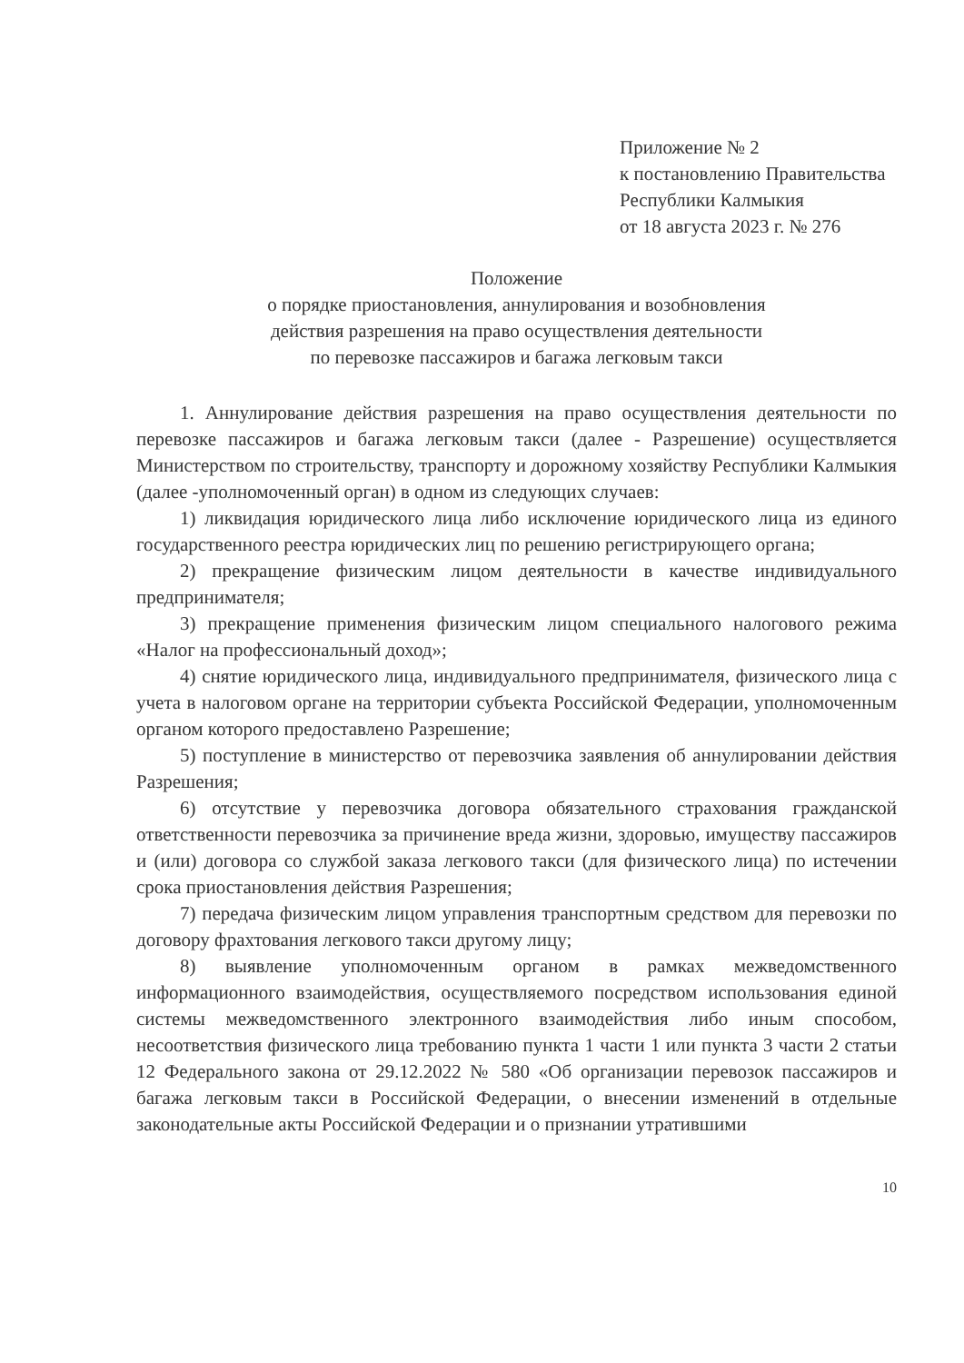Приложение № 2
к постановлению Правительства
Республики Калмыкия
от 18 августа 2023 г. № 276
Положение
о порядке приостановления, аннулирования и возобновления
действия разрешения на право осуществления деятельности
по перевозке пассажиров и багажа легковым такси
1. Аннулирование действия разрешения на право осуществления деятельности по перевозке пассажиров и багажа легковым такси (далее - Разрешение) осуществляется Министерством по строительству, транспорту и дорожному хозяйству Республики Калмыкия (далее -уполномоченный орган) в одном из следующих случаев:
1) ликвидация юридического лица либо исключение юридического лица из единого государственного реестра юридических лиц по решению регистрирующего органа;
2) прекращение физическим лицом деятельности в качестве индивидуального предпринимателя;
3) прекращение применения физическим лицом специального налогового режима «Налог на профессиональный доход»;
4) снятие юридического лица, индивидуального предпринимателя, физического лица с учета в налоговом органе на территории субъекта Российской Федерации, уполномоченным органом которого предоставлено Разрешение;
5) поступление в министерство от перевозчика заявления об аннулировании действия Разрешения;
6) отсутствие у перевозчика договора обязательного страхования гражданской ответственности перевозчика за причинение вреда жизни, здоровью, имуществу пассажиров и (или) договора со службой заказа легкового такси (для физического лица) по истечении срока приостановления действия Разрешения;
7) передача физическим лицом управления транспортным средством для перевозки по договору фрахтования легкового такси другому лицу;
8) выявление уполномоченным органом в рамках межведомственного информационного взаимодействия, осуществляемого посредством использования единой системы межведомственного электронного взаимодействия либо иным способом, несоответствия физического лица требованию пункта 1 части 1 или пункта 3 части 2 статьи 12 Федерального закона от 29.12.2022 № 580 «Об организации перевозок пассажиров и багажа легковым такси в Российской Федерации, о внесении изменений в отдельные законодательные акты Российской Федерации и о признании утратившими
10